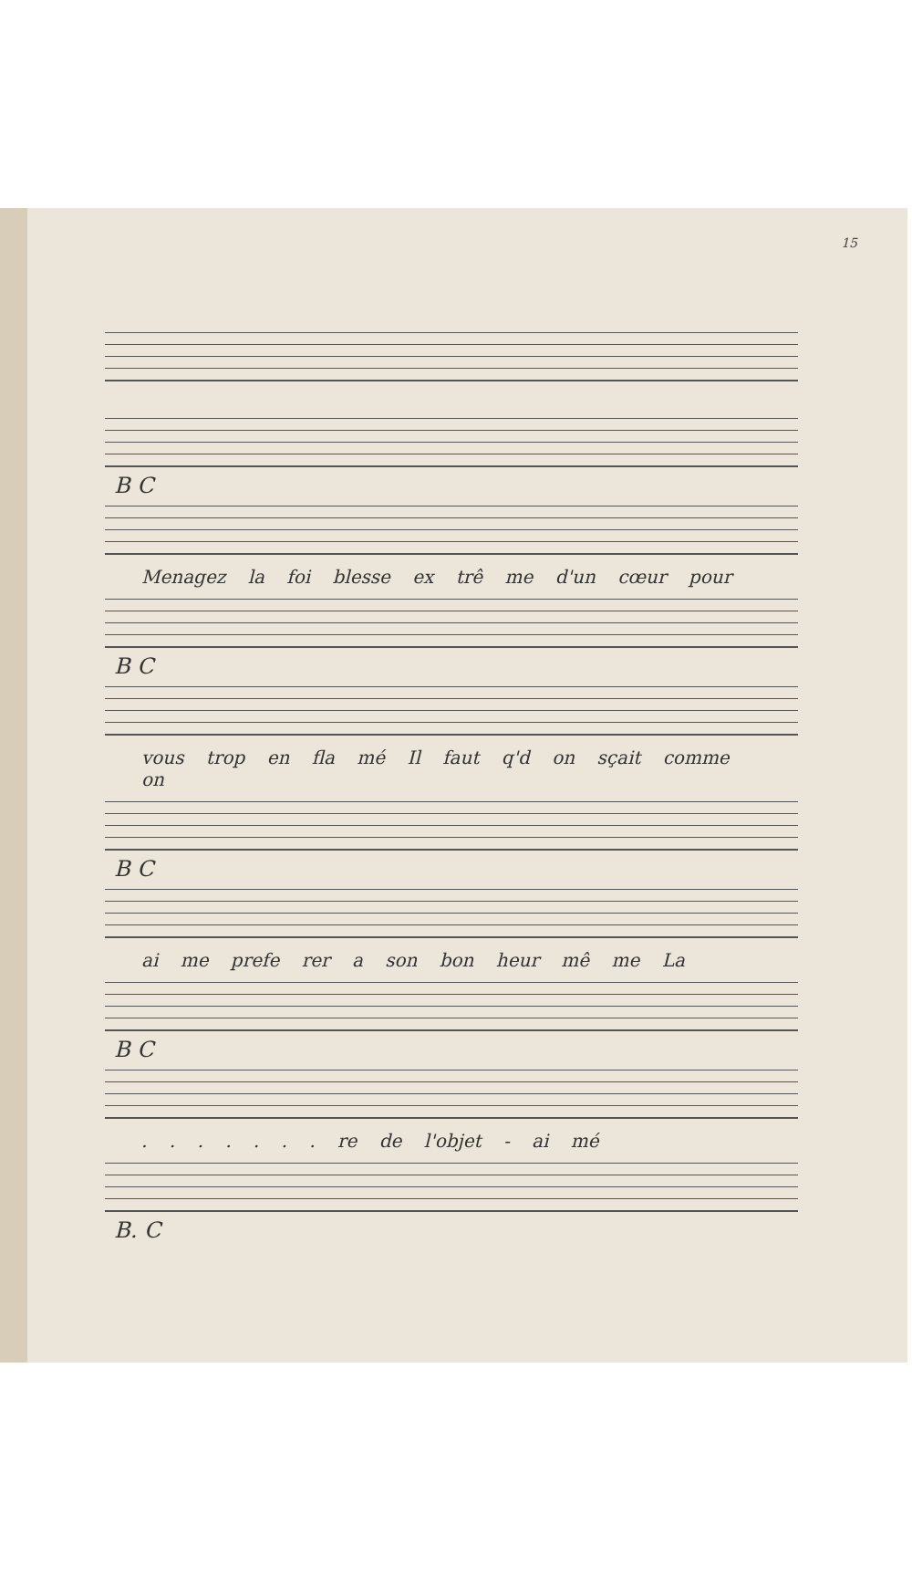15
B C
Menagez la foi blesse ex trê me d'un cœur pour
B C
vous trop en fla mé Il faut q'd on sçait comme on
B C
ai me prefe rer a son bon heur mê me La
B C
. . . . . . . re de l'objet - ai mé
B. C